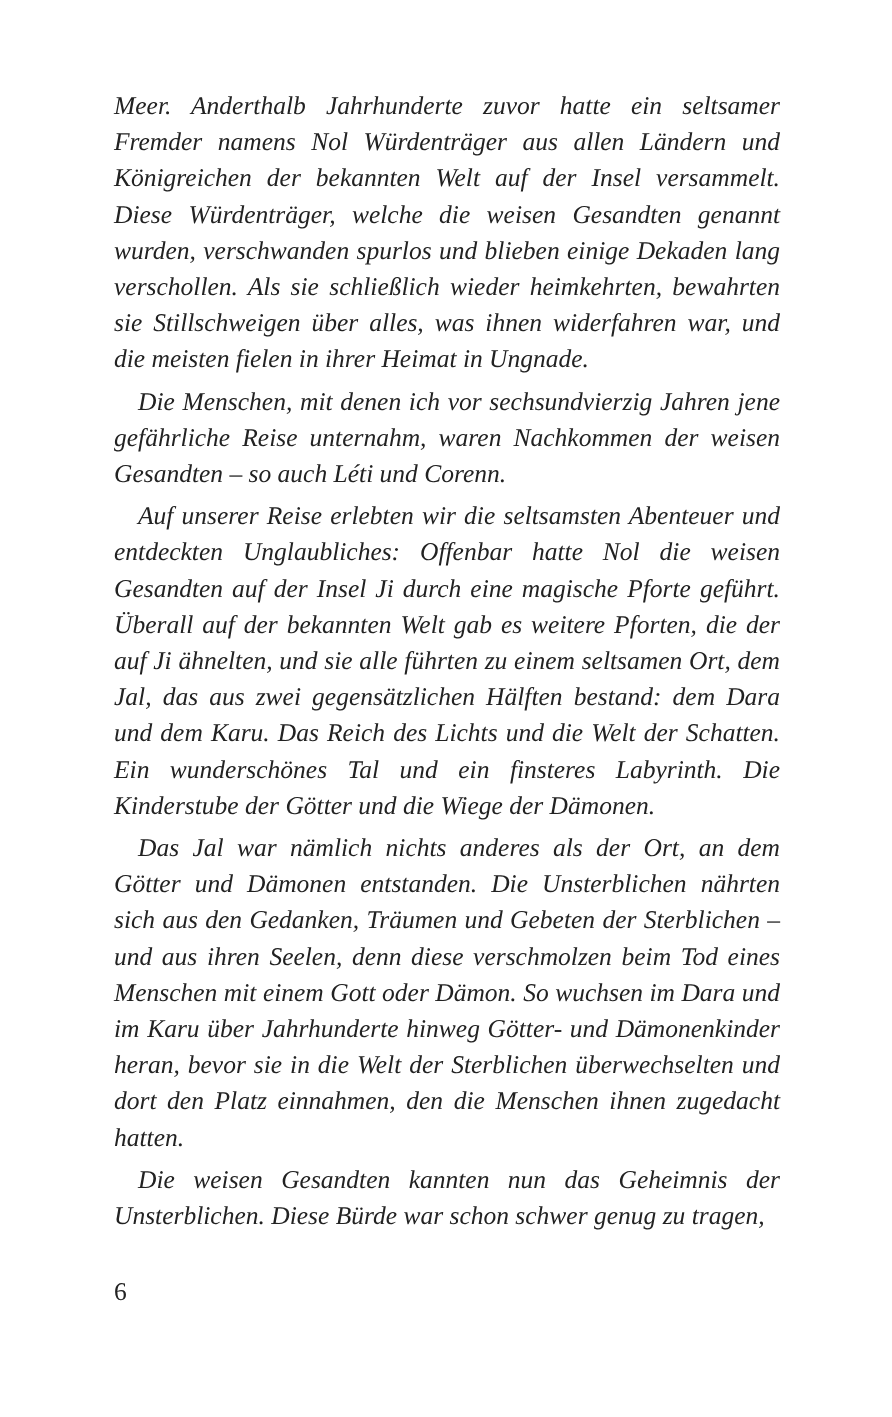Meer. Anderthalb Jahrhunderte zuvor hatte ein seltsamer Fremder namens Nol Würdenträger aus allen Ländern und Königreichen der bekannten Welt auf der Insel versammelt. Diese Würdenträger, welche die weisen Gesandten genannt wurden, verschwanden spurlos und blieben einige Dekaden lang verschollen. Als sie schließlich wieder heimkehrten, bewahrten sie Stillschweigen über alles, was ihnen widerfahren war, und die meisten fielen in ihrer Heimat in Ungnade.
Die Menschen, mit denen ich vor sechsundvierzig Jahren jene gefährliche Reise unternahm, waren Nachkommen der weisen Gesandten – so auch Léti und Corenn.
Auf unserer Reise erlebten wir die seltsamsten Abenteuer und entdeckten Unglaubliches: Offenbar hatte Nol die weisen Gesandten auf der Insel Ji durch eine magische Pforte geführt. Überall auf der bekannten Welt gab es weitere Pforten, die der auf Ji ähnelten, und sie alle führten zu einem seltsamen Ort, dem Jal, das aus zwei gegensätzlichen Hälften bestand: dem Dara und dem Karu. Das Reich des Lichts und die Welt der Schatten. Ein wunderschönes Tal und ein finsteres Labyrinth. Die Kinderstube der Götter und die Wiege der Dämonen.
Das Jal war nämlich nichts anderes als der Ort, an dem Götter und Dämonen entstanden. Die Unsterblichen nährten sich aus den Gedanken, Träumen und Gebeten der Sterblichen – und aus ihren Seelen, denn diese verschmolzen beim Tod eines Menschen mit einem Gott oder Dämon. So wuchsen im Dara und im Karu über Jahrhunderte hinweg Götter- und Dämonenkinder heran, bevor sie in die Welt der Sterblichen überwechselten und dort den Platz einnahmen, den die Menschen ihnen zugedacht hatten.
Die weisen Gesandten kannten nun das Geheimnis der Unsterblichen. Diese Bürde war schon schwer genug zu tragen,
6